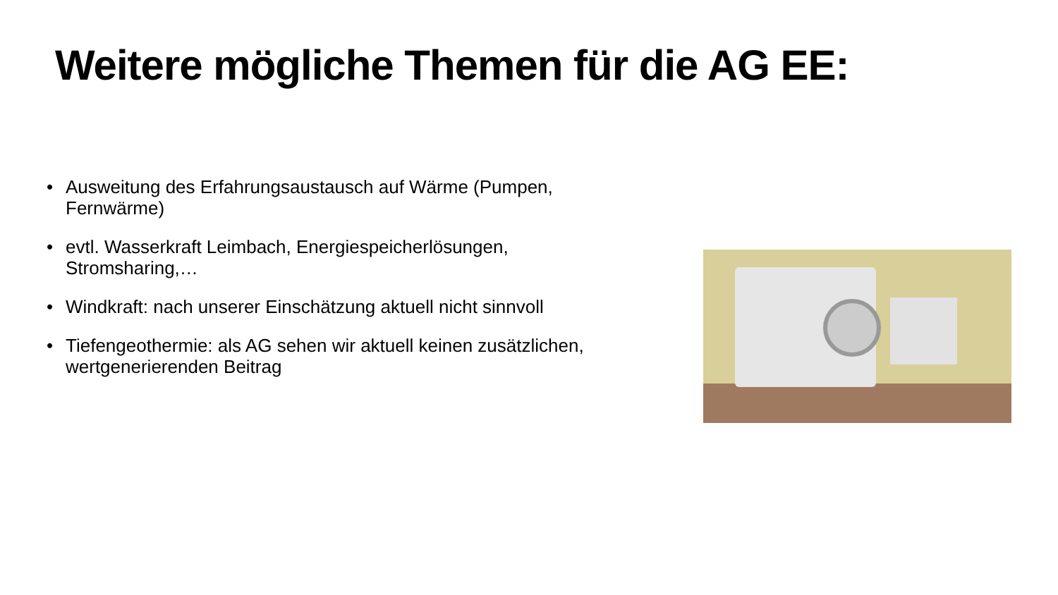Weitere mögliche Themen für die AG EE:
• Ausweitung des Erfahrungsaustausch auf Wärme (Pumpen, Fernwärme)
• evtl. Wasserkraft Leimbach, Energiespeicherlösungen, Stromsharing,…
• Windkraft: nach unserer Einschätzung aktuell nicht sinnvoll
• Tiefengeothermie: als AG sehen wir aktuell keinen zusätzlichen, wertgenerierenden Beitrag